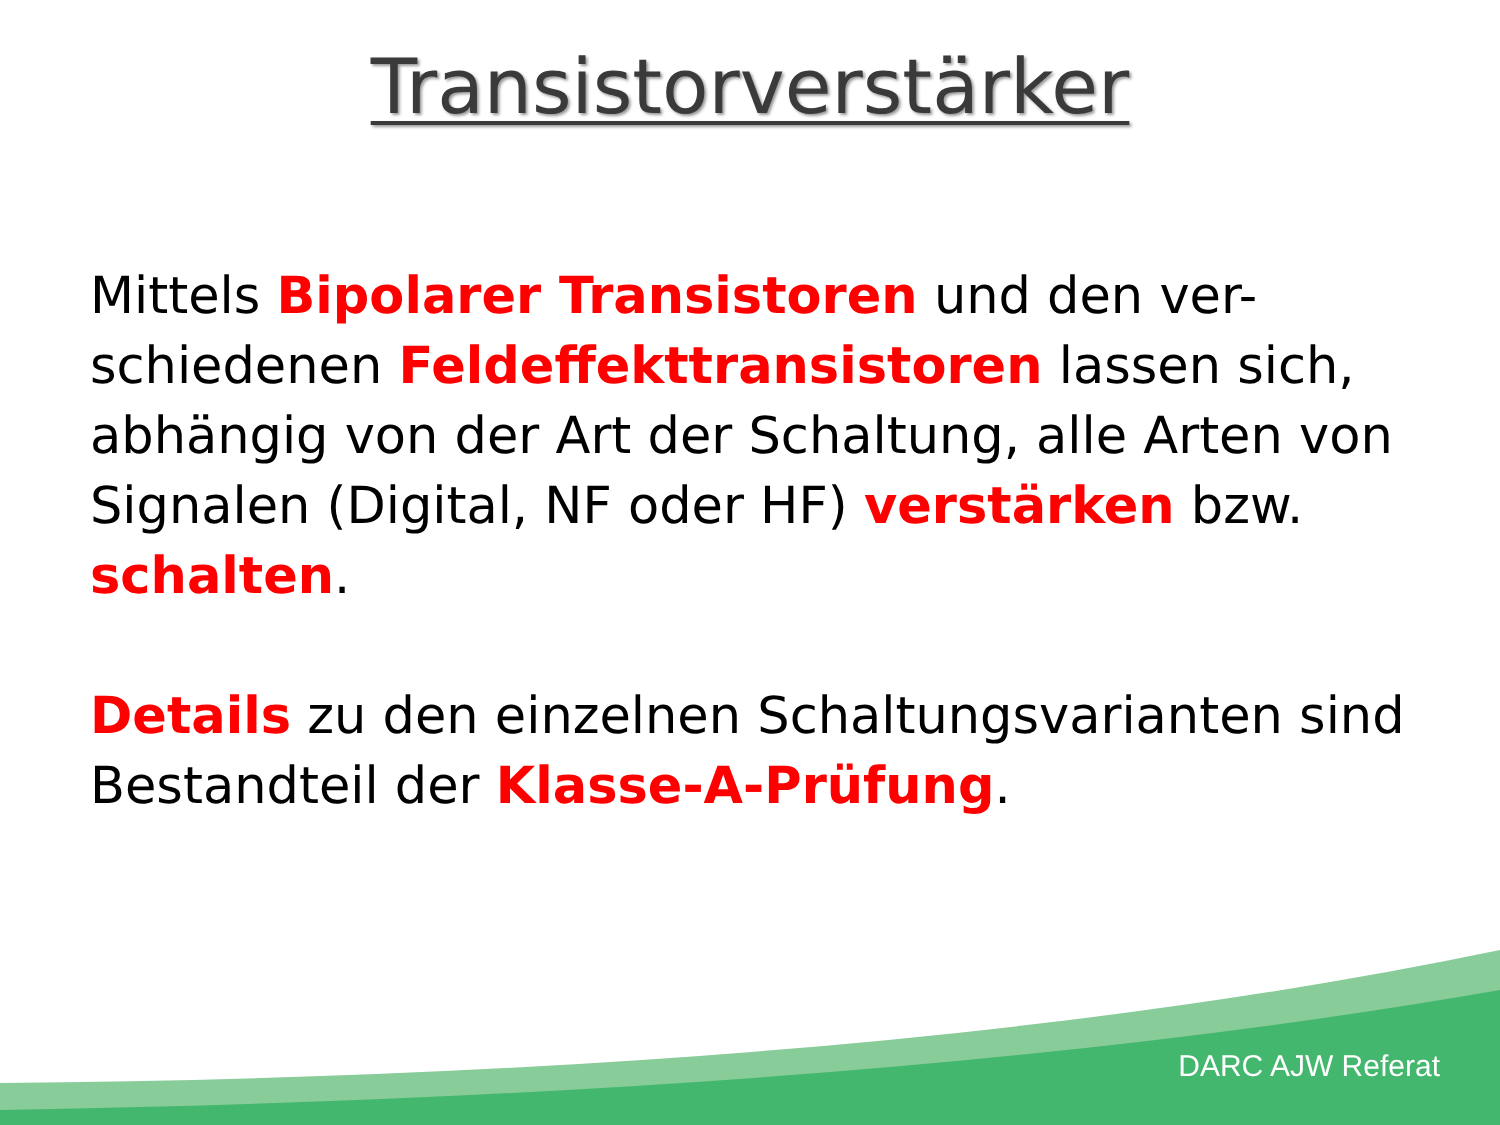Transistorverstärker
Mittels Bipolarer Transistoren und den ver-schiedenen Feldeffekttransistoren lassen sich, abhängig von der Art der Schaltung, alle Arten von Signalen (Digital, NF oder HF) verstärken bzw. schalten.
Details zu den einzelnen Schaltungsvarianten sind Bestandteil der Klasse-A-Prüfung.
DARC AJW Referat